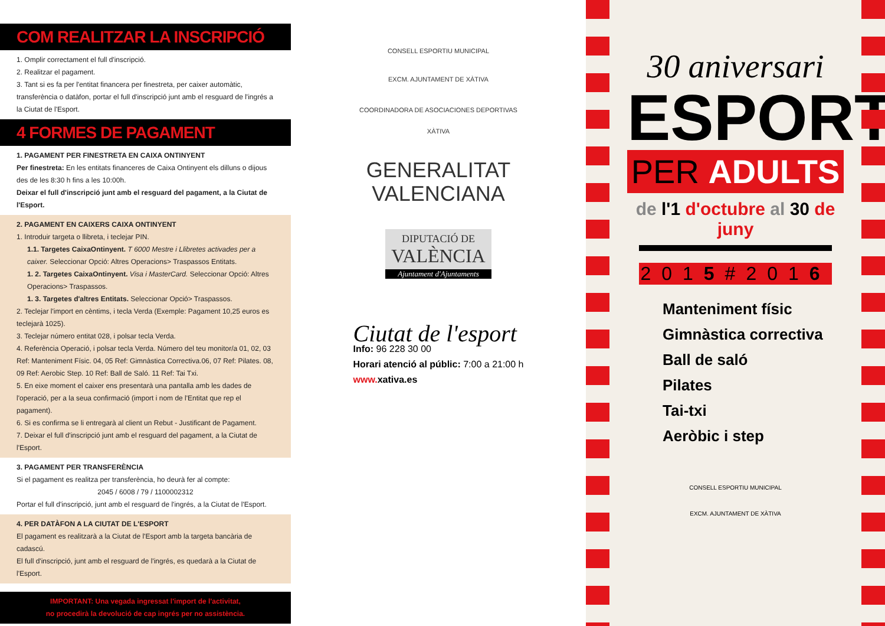COM REALITZAR LA INSCRIPCIÓ
1. Omplir correctament el full d'inscripció.
2. Realitzar el pagament.
3. Tant si es fa per l'entitat financera per finestreta, per caixer automàtic, transferència o datàfon, portar el full d'inscripció junt amb el resguard de l'ingrés a la Ciutat de l'Esport.
4 FORMES DE PAGAMENT
1. PAGAMENT PER FINESTRETA EN CAIXA ONTINYENT
Per finestreta: En les entitats financeres de Caixa Ontinyent els dilluns o dijous des de les 8:30 h fins a les 10:00h.
Deixar el full d'inscripció junt amb el resguard del pagament, a la Ciutat de l'Esport.
2. PAGAMENT EN CAIXERS CAIXA ONTINYENT
1. Introduir targeta o llibreta, i teclejar PIN.
1.1. Targetes CaixaOntinyent. T 6000 Mestre i Llibretes activades per a caixer. Seleccionar Opció: Altres Operacions> Traspassos Entitats.
1. 2. Targetes CaixaOntinyent. Visa i MasterCard. Seleccionar Opció: Altres Operacions> Traspassos.
1. 3. Targetes d'altres Entitats. Seleccionar Opció> Traspassos.
2. Teclejar l'import en cèntims, i tecla Verda (Exemple: Pagament 10,25 euros es teclejarà 1025).
3. Teclejar número entitat 028, i polsar tecla Verda.
4. Referència Operació, i polsar tecla Verda. Número del teu monitor/a 01, 02, 03 Ref: Manteniment Físic. 04, 05 Ref: Gimnàstica Correctiva.06, 07 Ref: Pilates. 08, 09 Ref: Aerobic Step. 10 Ref: Ball de Saló. 11 Ref: Tai Txi.
5. En eixe moment el caixer ens presentarà una pantalla amb les dades de l'operació, per a la seua confirmació (import i nom de l'Entitat que rep el pagament).
6. Si es confirma se li entregarà al client un Rebut - Justificant de Pagament.
7. Deixar el full d'inscripció junt amb el resguard del pagament, a la Ciutat de l'Esport.
3. PAGAMENT PER TRANSFERÈNCIA
Si el pagament es realitza per transferència, ho deurà fer al compte:
2045 / 6008 / 79 / 1100002312
Portar el full d'inscripció, junt amb el resguard de l'ingrés, a la Ciutat de l'Esport.
4. PER DATÀFON A LA CIUTAT DE L'ESPORT
El pagament es realitzarà a la Ciutat de l'Esport amb la targeta bancària de cadascú.
El full d'inscripció, junt amb el resguard de l'ingrés, es quedarà a la Ciutat de l'Esport.
IMPORTANT: Una vegada ingressat l'import de l'activitat,
no procedirà la devolució de cap ingrés per no assistència.
CONSELL ESPORTIU MUNICIPAL
EXCM. AJUNTAMENT DE XÀTIVA
COORDINADORA DE ASOCIACIONES DEPORTIVAS
XÀTIVA
GENERALITAT
VALENCIANA
DIPUTACIÓ DE
VALÈNCIA
Ajuntament d'Ajuntaments
Ciutat de l'esport
Info: 96 228 30 00
Horari atenció al públic: 7:00 a 21:00 h
www. xativa.es
30 aniversari
ESPORT
PER ADULTS
de l'1 d'octubre al 30 de juny
2015#2016
Manteniment físic
Gimnàstica correctiva
Ball de saló
Pilates
Tai-txi
Aeròbic i step
CONSELL ESPORTIU MUNICIPAL
EXCM. AJUNTAMENT DE XÀTIVA